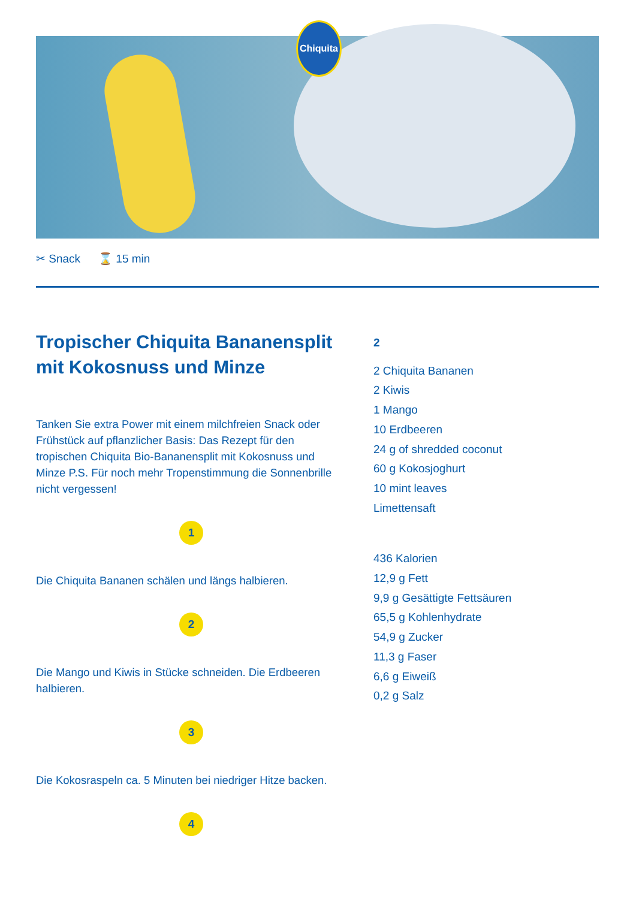Chiquita
✂ Snack ⌛ 15 min
Tropischer Chiquita Bananensplit mit Kokosnuss und Minze
Tanken Sie extra Power mit einem milchfreien Snack oder Frühstück auf pflanzlicher Basis: Das Rezept für den tropischen Chiquita Bio-Bananensplit mit Kokosnuss und Minze P.S. Für noch mehr Tropenstimmung die Sonnenbrille nicht vergessen!
1
Die Chiquita Bananen schälen und längs halbieren.
2
Die Mango und Kiwis in Stücke schneiden. Die Erdbeeren halbieren.
3
Die Kokosraspeln ca. 5 Minuten bei niedriger Hitze backen.
4
2
2 Chiquita Bananen
2 Kiwis
1 Mango
10 Erdbeeren
24 g of shredded coconut
60 g Kokosjoghurt
10 mint leaves
Limettensaft
436 Kalorien
12,9 g Fett
9,9 g Gesättigte Fettsäuren
65,5 g Kohlenhydrate
54,9 g Zucker
11,3 g Faser
6,6 g Eiweiß
0,2 g Salz